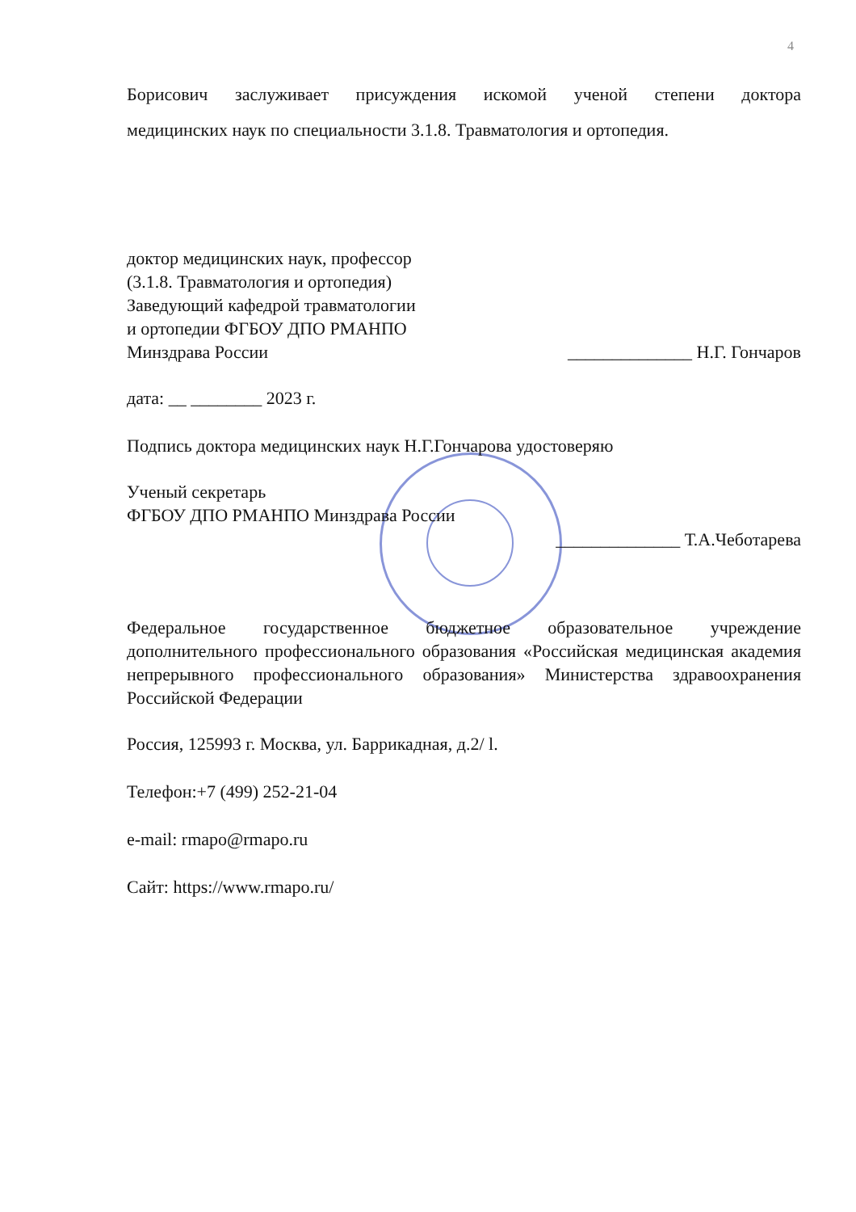4
Борисович заслуживает присуждения искомой ученой степени доктора
медицинских наук по специальности 3.1.8. Травматология и ортопедия.
доктор медицинских наук, профессор
(3.1.8. Травматология и ортопедия)
Заведующий кафедрой травматологии
и ортопедии ФГБОУ ДПО РМАНПО
Минздрава России
______________ Н.Г. Гончаров
дата: __ ________ 2023 г.
Подпись доктора медицинских наук Н.Г.Гончарова удостоверяю
Ученый секретарь
ФГБОУ ДПО РМАНПО Минздрава России
______________ Т.А.Чеботарева
Федеральное государственное бюджетное образовательное учреждение дополнительного профессионального образования «Российская медицинская академия непрерывного профессионального образования» Министерства здравоохранения Российской Федерации
Россия, 125993 г. Москва, ул. Баррикадная, д.2/ l.
Телефон:+7 (499) 252-21-04
e-mail: rmapo@rmapo.ru
Сайт: https://www.rmapo.ru/